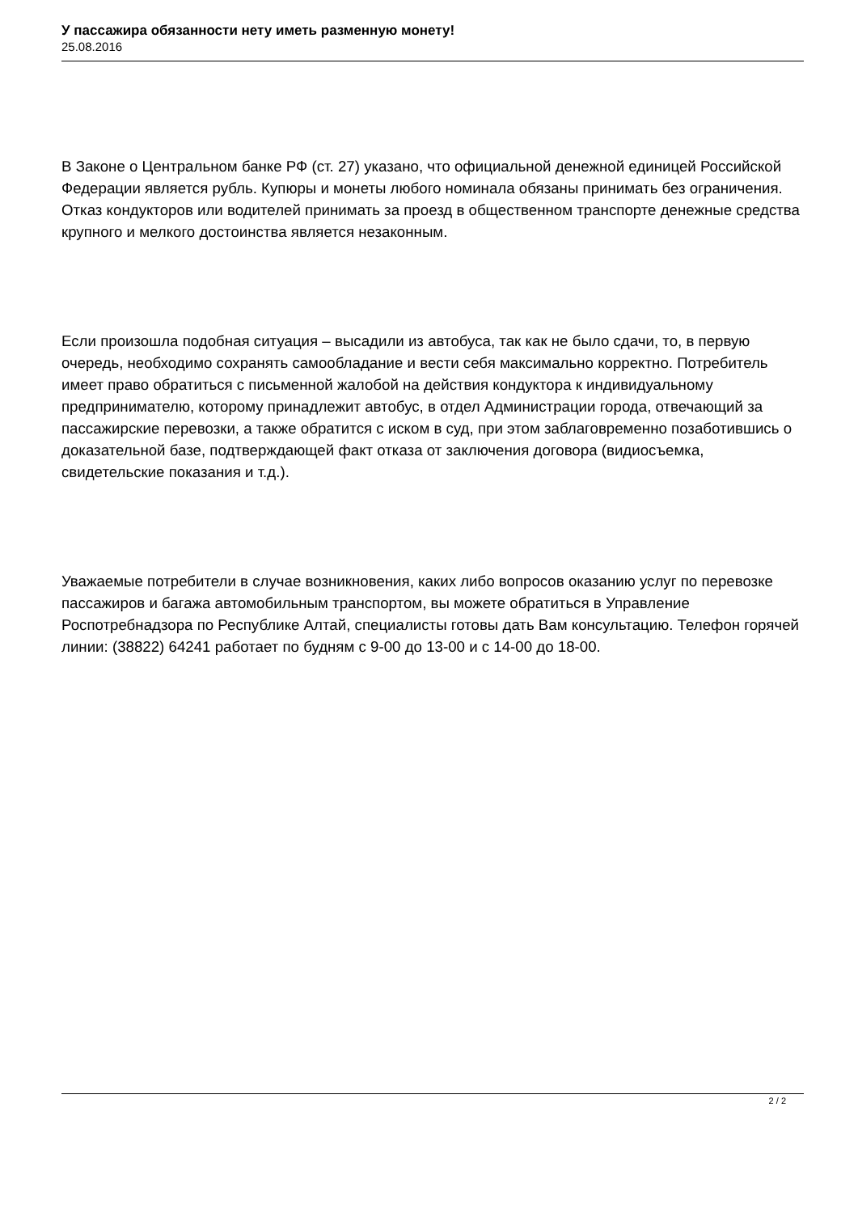У пассажира обязанности нету иметь разменную монету!
25.08.2016
В Законе о Центральном банке РФ (ст. 27) указано, что официальной денежной единицей Российской Федерации является рубль. Купюры и монеты любого номинала обязаны принимать без ограничения. Отказ кондукторов или водителей принимать за проезд в общественном транспорте денежные средства крупного и мелкого достоинства является незаконным.
Если произошла подобная ситуация – высадили из автобуса, так как не было сдачи, то, в первую очередь, необходимо сохранять самообладание и вести себя максимально корректно. Потребитель имеет право обратиться с письменной жалобой на действия кондуктора к индивидуальному предпринимателю, которому принадлежит автобус, в отдел Администрации города, отвечающий за пассажирские перевозки, а также обратится с иском в суд, при этом заблаговременно позаботившись о доказательной базе, подтверждающей факт отказа от заключения договора (видиосъемка, свидетельские показания и т.д.).
Уважаемые потребители в случае возникновения, каких либо вопросов оказанию услуг по перевозке пассажиров и багажа автомобильным транспортом, вы можете обратиться в Управление Роспотребнадзора по Республике Алтай, специалисты готовы дать Вам консультацию. Телефон горячей линии: (38822) 64241 работает по будням с 9-00 до 13-00 и с 14-00 до 18-00.
2 / 2